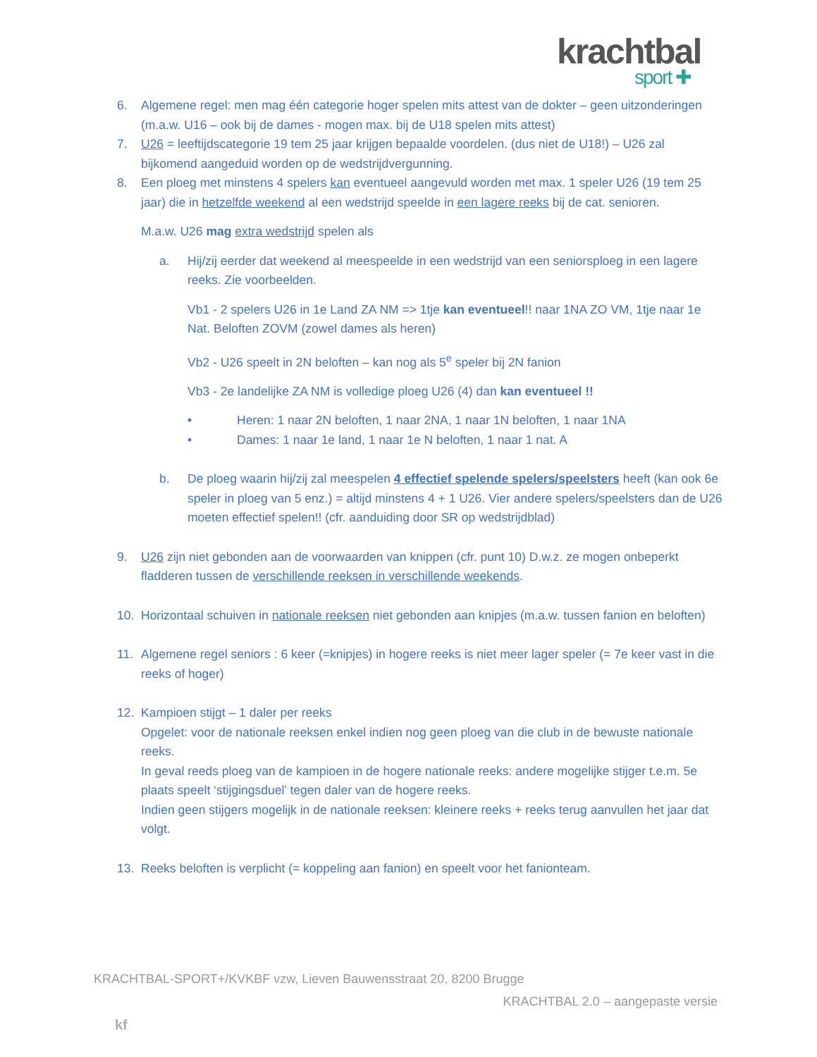krachtbal
sport ✚
6. Algemene regel: men mag één categorie hoger spelen mits attest van de dokter – geen uitzonderingen (m.a.w. U16 – ook bij de dames - mogen max. bij de U18 spelen mits attest)
7. U26 = leeftijdscategorie 19 tem 25 jaar krijgen bepaalde voordelen. (dus niet de U18!) – U26 zal bijkomend aangeduid worden op de wedstrijdvergunning.
8. Een ploeg met minstens 4 spelers kan eventueel aangevuld worden met max. 1 speler U26 (19 tem 25 jaar) die in hetzelfde weekend al een wedstrijd speelde in een lagere reeks bij de cat. senioren.
M.a.w. U26 mag extra wedstrijd spelen als
a. Hij/zij eerder dat weekend al meespeelde in een wedstrijd van een seniorsploeg in een lagere reeks. Zie voorbeelden.
Vb1 - 2 spelers U26 in 1e Land ZA NM => 1tje kan eventueel!! naar 1NA ZO VM, 1tje naar 1e Nat. Beloften ZOVM (zowel dames als heren)
Vb2 - U26 speelt in 2N beloften – kan nog als 5<sup>e</sup> speler bij 2N fanion
Vb3 - 2e landelijke ZA NM is volledige ploeg U26 (4) dan kan eventueel !!
• Heren: 1 naar 2N beloften, 1 naar 2NA, 1 naar 1N beloften, 1 naar 1NA
• Dames: 1 naar 1e land, 1 naar 1e N beloften, 1 naar 1 nat. A
b. De ploeg waarin hij/zij zal meespelen 4 effectief spelende spelers/speelsters heeft (kan ook 6e speler in ploeg van 5 enz.) = altijd minstens 4 + 1 U26. Vier andere spelers/speelsters dan de U26 moeten effectief spelen!! (cfr. aanduiding door SR op wedstrijdblad)
9. U26 zijn niet gebonden aan de voorwaarden van knippen (cfr. punt 10) D.w.z. ze mogen onbeperkt fladderen tussen de verschillende reeksen in verschillende weekends.
10. Horizontaal schuiven in nationale reeksen niet gebonden aan knipjes (m.a.w. tussen fanion en beloften)
11. Algemene regel seniors : 6 keer (=knipjes) in hogere reeks is niet meer lager speler (= 7e keer vast in die reeks of hoger)
12. Kampioen stijgt – 1 daler per reeks
Opgelet: voor de nationale reeksen enkel indien nog geen ploeg van die club in de bewuste nationale reeks.
In geval reeds ploeg van de kampioen in de hogere nationale reeks: andere mogelijke stijger t.e.m. 5e plaats speelt ‘stijgingsduel’ tegen daler van de hogere reeks.
Indien geen stijgers mogelijk in de nationale reeksen: kleinere reeks + reeks terug aanvullen het jaar dat volgt.
13. Reeks beloften is verplicht (= koppeling aan fanion) en speelt voor het fanionteam.
KRACHTBAL-SPORT+/KVKBF vzw, Lieven Bauwensstraat 20, 8200 Brugge
KRACHTBAL 2.0 – aangepaste versie
kf